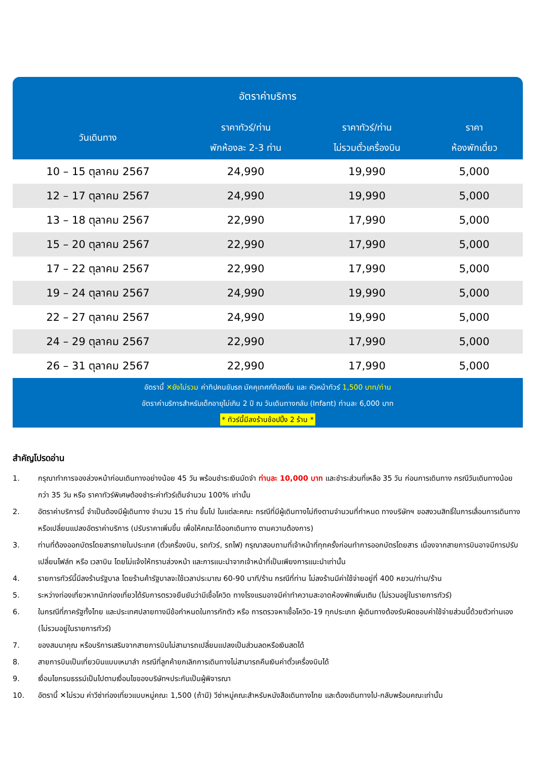อัตราค่าบริการ
| วันเดินทาง | ราคาทัวร์/ท่าน พักห้องละ 2-3 ท่าน | ราคาทัวร์/ท่าน ไม่รวมตั๋วเครื่องบิน | ราคา ห้องพักเดี่ยว |
| --- | --- | --- | --- |
| 10 – 15 ตุลาคม 2567 | 24,990 | 19,990 | 5,000 |
| 12 – 17 ตุลาคม 2567 | 24,990 | 19,990 | 5,000 |
| 13 – 18 ตุลาคม 2567 | 22,990 | 17,990 | 5,000 |
| 15 – 20 ตุลาคม 2567 | 22,990 | 17,990 | 5,000 |
| 17 – 22 ตุลาคม 2567 | 22,990 | 17,990 | 5,000 |
| 19 – 24 ตุลาคม 2567 | 24,990 | 19,990 | 5,000 |
| 22 – 27 ตุลาคม 2567 | 24,990 | 19,990 | 5,000 |
| 24 – 29 ตุลาคม 2567 | 22,990 | 17,990 | 5,000 |
| 26 – 31 ตุลาคม 2567 | 22,990 | 17,990 | 5,000 |
อัตรานี้ ✕ยังไม่รวม ค่าทิปคนขับรถ มัคคุเทศก์ท้องถิ่น และ หัวหน้าทัวร์ 1,500 บาท/ท่าน
อัตราค่าบริการสำหรับเด็กอายุไม่เกิน 2 ปี ณ วันเดินทางกลับ (Infant) ท่านละ 6,000 บาท
* ทัวร์นี้มีลงร้านช้อปปิ้ง 2 ร้าน *
สำคัญโปรดอ่าน
1. กรุณาทำการจองล่วงหน้าก่อนเดินทางอย่างน้อย 45 วัน พร้อมชำระเงินมัดจำ ท่านละ 10,000 บาท และชำระส่วนที่เหลือ 35 วัน ก่อนการเดินทาง กรณีวันเดินทางน้อยกว่า 35 วัน หรือ ราคาทัวร์พิเศษต้องชำระค่าทัวร์เต็มจำนวน 100% เท่านั้น
2. อัตราค่าบริการนี้ จำเป็นต้องมีผู้เดินทาง จำนวน 15 ท่าน ขึ้นไป ในแต่ละคณะ กรณีที่มีผู้เดินทางไม่ถึงตามจำนวนที่กำหนด ทางบริษัทฯ ขอสงวนสิทธิ์ในการเลื่อนการเดินทาง หรือเปลี่ยนแปลงอัตราค่าบริการ (ปรับราคาเพิ่มขึ้น เพื่อให้คณะได้ออกเดินทาง ตามความต้องการ)
3. ท่านที่ต้องออกบัตรโดยสารภายในประเทศ (ตั๋วเครื่องบิน, รถทัวร์, รถไฟ) กรุณาสอบถามที่เจ้าหน้าที่ทุกครั้งก่อนทำการออกบัตรโดยสาร เนื่องจากสายการบินอาจมีการปรับเปลี่ยนไฟล์ท หรือ เวลาบิน โดยไม่แจ้งให้ทราบล่วงหน้า และการแนะนำจากเจ้าหน้าที่เป็นเพียงการแนะนำเท่านั้น
4. รายการทัวร์นี้มีลงร้านรัฐบาล โดยร้านค้ารัฐบาลจะใช้เวลาประมาณ 60-90 นาที/ร้าน กรณีที่ท่าน ไม่ลงร้านมีค่าใช้จ่ายอยู่ที่ 400 หยวน/ท่าน/ร้าน
5. ระหว่างท่องเที่ยวหากนักท่องเที่ยวได้รับการตรวจยืนยันว่ามีเชื้อโควิด ทางโรงแรมอาจมีค่าทำความสะอาดห้องพักเพิ่มเติม (ไม่รวมอยู่ในรายการทัวร์)
6. ในกรณีที่ภาครัฐทั้งไทย และประเทศปลายทางมีข้อกำหนดในการกักตัว หรือ การตรวจหาเชื้อโควิด-19 ทุกประเภท ผู้เดินทางต้องรับผิดชอบค่าใช้จ่ายส่วนนี้ด้วยตัวท่านเอง (ไม่รวมอยู่ในรายการทัวร์)
7. ของสมนาคุณ หรือบริการเสริมจากสายการบินไม่สามารถเปลี่ยนแปลงเป็นส่วนลดหรือเงินสดได้
8. สายการบินเป็นเที่ยวบินแบบเหมาลำ กรณีที่ลูกค้ายกเลิกการเดินทางไม่สามารถคืนเงินค่าตั๋วเครื่องบินได้
9. เงื่อนไขกรมธรรม์เป็นไปตามเงื่อนไขของบริษัทฯประกันเป็นผู้พิจารณา
10. อัตรานี้ ✕ไม่รวม ค่าวีซ่าท่องเที่ยวแบบหมู่คณะ 1,500 (ถ้ามี) วีซ่าหมู่คณะสำหรับหนังสือเดินทางไทย และต้องเดินทางไป-กลับพร้อมคณะเท่านั้น